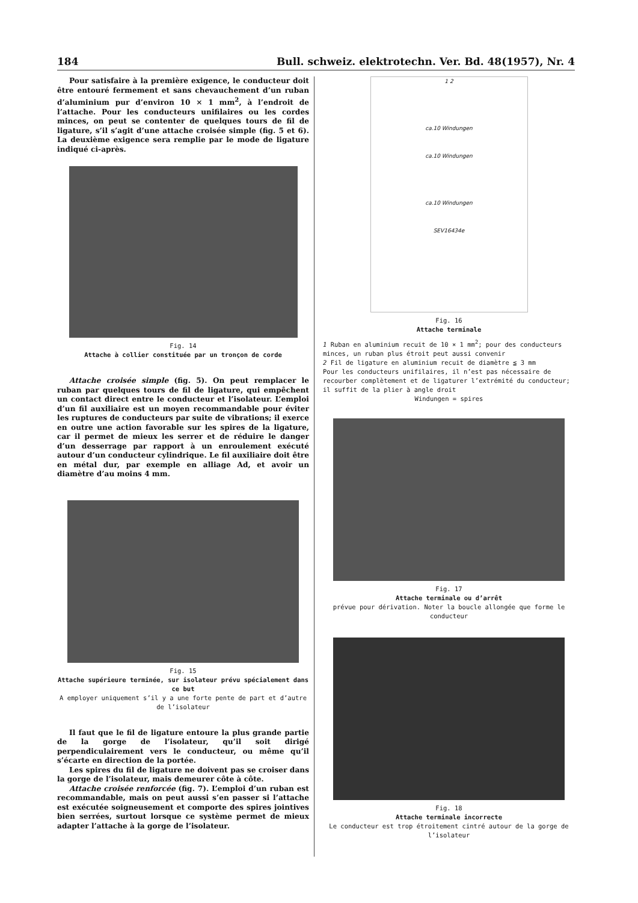184 Bull. schweiz. elektrotechn. Ver. Bd. 48(1957), Nr. 4
Pour satisfaire à la première exigence, le conducteur doit être entouré fermement et sans chevauchement d’un ruban d’aluminium pur d’environ 10 × 1 mm<sup>2</sup>, à l’endroit de l’attache. Pour les conducteurs unifilaires ou les cordes minces, on peut se contenter de quelques tours de fil de ligature, s’il s’agit d’une attache croisée simple (fig. 5 et 6). La deuxième exigence sera remplie par le mode de ligature indiqué ci-après.
Fig. 14
Attache à collier constituée par un tronçon de corde
Attache croisée simple (fig. 5). On peut remplacer le ruban par quelques tours de fil de ligature, qui empêchent un contact direct entre le conducteur et l’isolateur. L’emploi d’un fil auxiliaire est un moyen recommandable pour éviter les ruptures de conducteurs par suite de vibrations; il exerce en outre une action favorable sur les spires de la ligature, car il permet de mieux les serrer et de réduire le danger d’un desserrage par rapport à un enroulement exécuté autour d’un conducteur cylindrique. Le fil auxiliaire doit être en métal dur, par exemple en alliage Ad, et avoir un diamètre d’au moins 4 mm.
Fig. 15
Attache supérieure terminée, sur isolateur prévu spécialement dans ce but
A employer uniquement s’il y a une forte pente de part et d’autre de l’isolateur
Il faut que le fil de ligature entoure la plus grande partie de la gorge de l’isolateur, qu’il soit dirigé perpendiculairement vers le conducteur, ou même qu’il s’écarte en direction de la portée.
Les spires du fil de ligature ne doivent pas se croiser dans la gorge de l’isolateur, mais demeurer côte à côte.
Attache croisée renforcée (fig. 7). L’emploi d’un ruban est recommandable, mais on peut aussi s’en passer si l’attache est exécutée soigneusement et comporte des spires jointives bien serrées, surtout lorsque ce système permet de mieux adapter l’attache à la gorge de l’isolateur.
1 2
ca.10 Windungen
ca.10 Windungen
ca.10 Windungen
SEV16434e
Fig. 16
Attache terminale
1 Ruban en aluminium recuit de 10 × 1 mm<sup>2</sup>; pour des conducteurs minces, un ruban plus étroit peut aussi convenir
2 Fil de ligature en aluminium recuit de diamètre ≦ 3 mm
Pour les conducteurs unifilaires, il n’est pas nécessaire de recourber complètement et de ligaturer l’extrémité du conducteur; il suffit de la plier à angle droit
Windungen = spires
Fig. 17
Attache terminale ou d’arrêt
prévue pour dérivation. Noter la boucle allongée que forme le conducteur
Fig. 18
Attache terminale incorrecte
Le conducteur est trop étroitement cintré autour de la gorge de l’isolateur